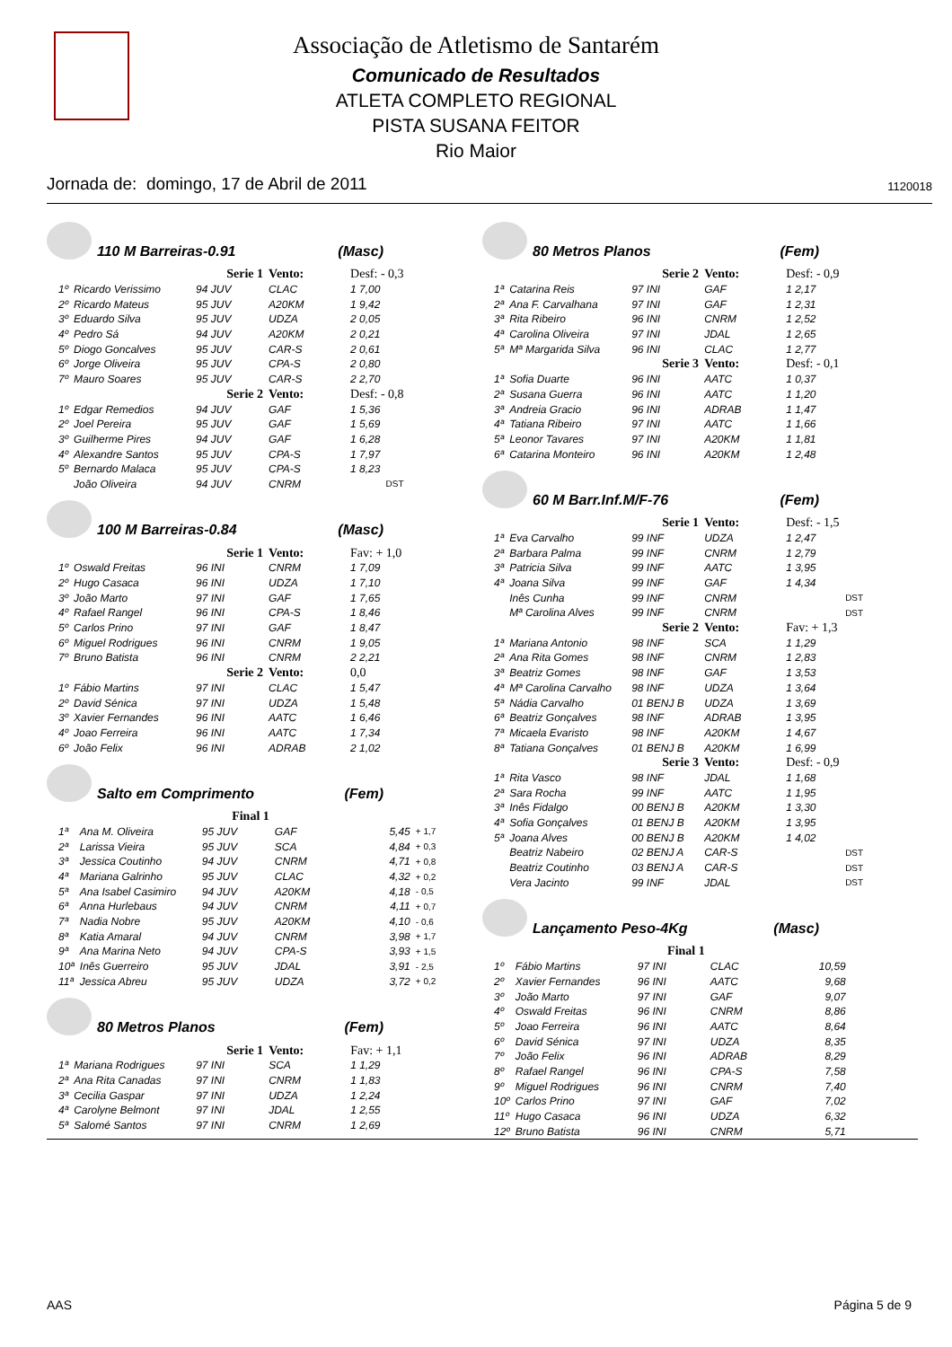Associação de Atletismo de Santarém
Comunicado de Resultados
ATLETA COMPLETO REGIONAL
PISTA SUSANA FEITOR
Rio Maior
Jornada de: domingo, 17 de Abril de 2011 1120018
110 M Barreiras-0.91 (Masc)
| | Serie 1 | | Vento: | Desf: - 0,3 | |
| 1º | Ricardo Verissimo | 94 JUV | CLAC | 1 7,00 | |
| 2º | Ricardo Mateus | 95 JUV | A20KM | 1 9,42 | |
| 3º | Eduardo Silva | 95 JUV | UDZA | 2 0,05 | |
| 4º | Pedro Sá | 94 JUV | A20KM | 2 0,21 | |
| 5º | Diogo Goncalves | 95 JUV | CAR-S | 2 0,61 | |
| 6º | Jorge Oliveira | 95 JUV | CPA-S | 2 0,80 | |
| 7º | Mauro Soares | 95 JUV | CAR-S | 2 2,70 | |
| | Serie 2 | | Vento: | Desf: - 0,8 | |
| 1º | Edgar Remedios | 94 JUV | GAF | 1 5,36 | |
| 2º | Joel Pereira | 95 JUV | GAF | 1 5,69 | |
| 3º | Guilherme Pires | 94 JUV | GAF | 1 6,28 | |
| 4º | Alexandre Santos | 95 JUV | CPA-S | 1 7,97 | |
| 5º | Bernardo Malaca | 95 JUV | CPA-S | 1 8,23 | |
| | João Oliveira | 94 JUV | CNRM | | DST |
100 M Barreiras-0.84 (Masc)
| | Serie 1 | | Vento: | Fav: + 1,0 | |
| 1º | Oswald Freitas | 96 INI | CNRM | 1 7,09 | |
| 2º | Hugo Casaca | 96 INI | UDZA | 1 7,10 | |
| 3º | João Marto | 97 INI | GAF | 1 7,65 | |
| 4º | Rafael Rangel | 96 INI | CPA-S | 1 8,46 | |
| 5º | Carlos Prino | 97 INI | GAF | 1 8,47 | |
| 6º | Miguel Rodrigues | 96 INI | CNRM | 1 9,05 | |
| 7º | Bruno Batista | 96 INI | CNRM | 2 2,21 | |
| | Serie 2 | | Vento: | 0,0 | |
| 1º | Fábio Martins | 97 INI | CLAC | 1 5,47 | |
| 2º | David Sénica | 97 INI | UDZA | 1 5,48 | |
| 3º | Xavier Fernandes | 96 INI | AATC | 1 6,46 | |
| 4º | Joao Ferreira | 96 INI | AATC | 1 7,34 | |
| 6º | João Felix | 96 INI | ADRAB | 2 1,02 | |
Salto em Comprimento (Fem)
| | Final 1 | | | | |
| 1ª | Ana M. Oliveira | 95 JUV | GAF | 5,45 | + 1,7 |
| 2ª | Larissa Vieira | 95 JUV | SCA | 4,84 | + 0,3 |
| 3ª | Jessica Coutinho | 94 JUV | CNRM | 4,71 | + 0,8 |
| 4ª | Mariana Galrinho | 95 JUV | CLAC | 4,32 | + 0,2 |
| 5ª | Ana Isabel Casimiro | 94 JUV | A20KM | 4,18 | - 0,5 |
| 6ª | Anna Hurlebaus | 94 JUV | CNRM | 4,11 | + 0,7 |
| 7ª | Nadia Nobre | 95 JUV | A20KM | 4,10 | - 0,6 |
| 8ª | Katia Amaral | 94 JUV | CNRM | 3,98 | + 1,7 |
| 9ª | Ana Marina Neto | 94 JUV | CPA-S | 3,93 | + 1,5 |
| 10ª | Inês Guerreiro | 95 JUV | JDAL | 3,91 | - 2,5 |
| 11ª | Jessica Abreu | 95 JUV | UDZA | 3,72 | + 0,2 |
80 Metros Planos (Fem)
| | Serie 1 | | Vento: | Fav: + 1,1 | |
| 1ª | Mariana Rodrigues | 97 INI | SCA | 1 1,29 | |
| 2ª | Ana Rita Canadas | 97 INI | CNRM | 1 1,83 | |
| 3ª | Cecilia Gaspar | 97 INI | UDZA | 1 2,24 | |
| 4ª | Carolyne Belmont | 97 INI | JDAL | 1 2,55 | |
| 5ª | Salomé Santos | 97 INI | CNRM | 1 2,69 | |
80 Metros Planos (Fem)
| | Serie 2 | | Vento: | Desf: - 0,9 | |
| 1ª | Catarina Reis | 97 INI | GAF | 1 2,17 | |
| 2ª | Ana F. Carvalhana | 97 INI | GAF | 1 2,31 | |
| 3ª | Rita Ribeiro | 96 INI | CNRM | 1 2,52 | |
| 4ª | Carolina Oliveira | 97 INI | JDAL | 1 2,65 | |
| 5ª | Mª Margarida Silva | 96 INI | CLAC | 1 2,77 | |
| | Serie 3 | | Vento: | Desf: - 0,1 | |
| 1ª | Sofia Duarte | 96 INI | AATC | 1 0,37 | |
| 2ª | Susana Guerra | 96 INI | AATC | 1 1,20 | |
| 3ª | Andreia Gracio | 96 INI | ADRAB | 1 1,47 | |
| 4ª | Tatiana Ribeiro | 97 INI | AATC | 1 1,66 | |
| 5ª | Leonor Tavares | 97 INI | A20KM | 1 1,81 | |
| 6ª | Catarina Monteiro | 96 INI | A20KM | 1 2,48 | |
60 M Barr.Inf.M/F-76 (Fem)
| | Serie 1 | | Vento: | Desf: - 1,5 | |
| 1ª | Eva Carvalho | 99 INF | UDZA | 1 2,47 | |
| 2ª | Barbara Palma | 99 INF | CNRM | 1 2,79 | |
| 3ª | Patricia Silva | 99 INF | AATC | 1 3,95 | |
| 4ª | Joana Silva | 99 INF | GAF | 1 4,34 | |
| | Inês Cunha | 99 INF | CNRM | | DST |
| | Mª Carolina Alves | 99 INF | CNRM | | DST |
| | Serie 2 | | Vento: | Fav: + 1,3 | |
| 1ª | Mariana Antonio | 98 INF | SCA | 1 1,29 | |
| 2ª | Ana Rita Gomes | 98 INF | CNRM | 1 2,83 | |
| 3ª | Beatriz Gomes | 98 INF | GAF | 1 3,53 | |
| 4ª | Mª Carolina Carvalho | 98 INF | UDZA | 1 3,64 | |
| 5ª | Nádia Carvalho | 01 BENJ B | UDZA | 1 3,69 | |
| 6ª | Beatriz Gonçalves | 98 INF | ADRAB | 1 3,95 | |
| 7ª | Micaela Evaristo | 98 INF | A20KM | 1 4,67 | |
| 8ª | Tatiana Gonçalves | 01 BENJ B | A20KM | 1 6,99 | |
| | Serie 3 | | Vento: | Desf: - 0,9 | |
| 1ª | Rita Vasco | 98 INF | JDAL | 1 1,68 | |
| 2ª | Sara Rocha | 99 INF | AATC | 1 1,95 | |
| 3ª | Inês Fidalgo | 00 BENJ B | A20KM | 1 3,30 | |
| 4ª | Sofia Gonçalves | 01 BENJ B | A20KM | 1 3,95 | |
| 5ª | Joana Alves | 00 BENJ B | A20KM | 1 4,02 | |
| | Beatriz Nabeiro | 02 BENJ A | CAR-S | | DST |
| | Beatriz Coutinho | 03 BENJ A | CAR-S | | DST |
| | Vera Jacinto | 99 INF | JDAL | | DST |
Lançamento Peso-4Kg (Masc)
| | Final 1 | | | | |
| 1º | Fábio Martins | 97 INI | CLAC | 10,59 | |
| 2º | Xavier Fernandes | 96 INI | AATC | 9,68 | |
| 3º | João Marto | 97 INI | GAF | 9,07 | |
| 4º | Oswald Freitas | 96 INI | CNRM | 8,86 | |
| 5º | Joao Ferreira | 96 INI | AATC | 8,64 | |
| 6º | David Sénica | 97 INI | UDZA | 8,35 | |
| 7º | João Felix | 96 INI | ADRAB | 8,29 | |
| 8º | Rafael Rangel | 96 INI | CPA-S | 7,58 | |
| 9º | Miguel Rodrigues | 96 INI | CNRM | 7,40 | |
| 10º | Carlos Prino | 97 INI | GAF | 7,02 | |
| 11º | Hugo Casaca | 96 INI | UDZA | 6,32 | |
| 12º | Bruno Batista | 96 INI | CNRM | 5,71 | |
AAS Página 5 de 9